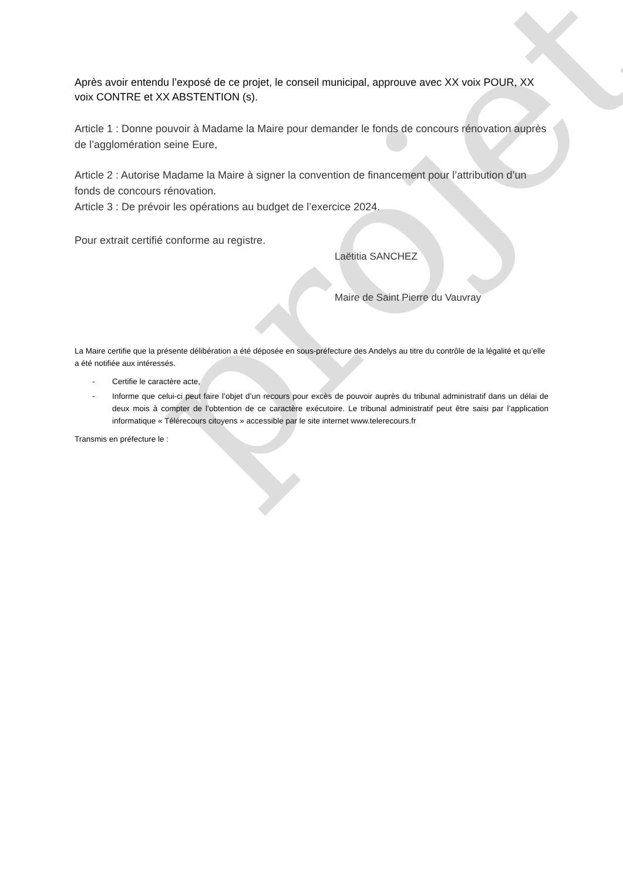projet
Après avoir entendu l’exposé de ce projet, le conseil municipal, approuve avec XX voix POUR, XX voix CONTRE et XX ABSTENTION (s).
Article 1 : Donne pouvoir à Madame la Maire pour demander le fonds de concours rénovation auprès de l’agglomération seine Eure,
Article 2 : Autorise Madame la Maire à signer la convention de financement pour l’attribution d’un fonds de concours rénovation.
Article 3 : De prévoir les opérations au budget de l’exercice 2024.
Pour extrait certifié conforme au registre.
Laëtitia SANCHEZ
Maire de Saint Pierre du Vauvray
La Maire certifie que la présente délibération a été déposée en sous-préfecture des Andelys au titre du contrôle de la légalité et qu’elle a été notifiée aux intéressés.
- Certifie le caractère acte,
- Informe que celui-ci peut faire l’objet d’un recours pour excès de pouvoir auprès du tribunal administratif dans un délai de deux mois à compter de l’obtention de ce caractère exécutoire. Le tribunal administratif peut être saisi par l’application informatique « Télérecours citoyens » accessible par le site internet www.telerecours.fr
Transmis en préfecture le :